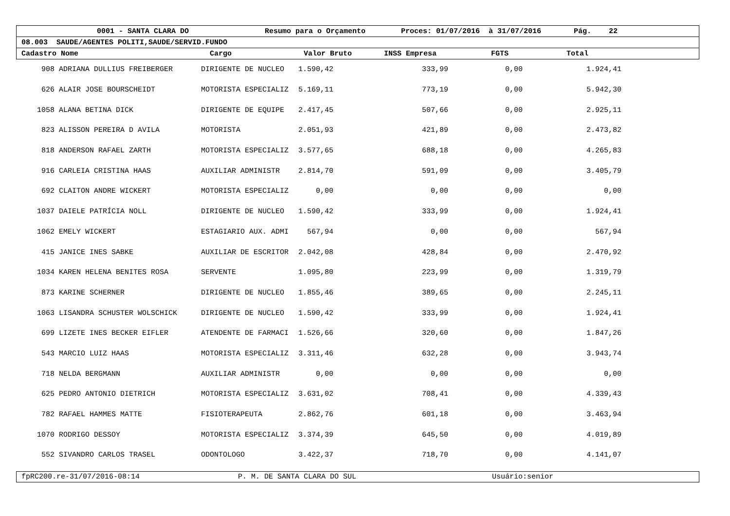0001 - SANTA CLARA DO Resumo para o Orçamento Proces: 01/07/2016 à 31/07/2016 Pág. 22
08.003 SAUDE/AGENTES POLITI,SAUDE/SERVID.FUNDO
Cadastro Nome Cargo Valor Bruto INSS Empresa FGTS Total
| 908 | ADRIANA DULLIUS FREIBERGER | DIRIGENTE DE NUCLEO | 1.590,42 | 333,99 | 0,00 | 1.924,41 | |
| 626 | ALAIR JOSE BOURSCHEIDT | MOTORISTA ESPECIALIZ | 5.169,11 | 773,19 | 0,00 | 5.942,30 | |
| 1058 | ALANA BETINA DICK | DIRIGENTE DE EQUIPE | 2.417,45 | 507,66 | 0,00 | 2.925,11 | |
| 823 | ALISSON PEREIRA D AVILA | MOTORISTA | 2.051,93 | 421,89 | 0,00 | 2.473,82 | |
| 818 | ANDERSON RAFAEL ZARTH | MOTORISTA ESPECIALIZ | 3.577,65 | 688,18 | 0,00 | 4.265,83 | |
| 916 | CARLEIA CRISTINA HAAS | AUXILIAR ADMINISTR | 2.814,70 | 591,09 | 0,00 | 3.405,79 | |
| 692 | CLAITON ANDRE WICKERT | MOTORISTA ESPECIALIZ | 0,00 | 0,00 | 0,00 | 0,00 | |
| 1037 | DAIELE PATRÍCIA NOLL | DIRIGENTE DE NUCLEO | 1.590,42 | 333,99 | 0,00 | 1.924,41 | |
| 1062 | EMELY WICKERT | ESTAGIARIO AUX. ADMI | 567,94 | 0,00 | 0,00 | 567,94 | |
| 415 | JANICE INES SABKE | AUXILIAR DE ESCRITOR | 2.042,08 | 428,84 | 0,00 | 2.470,92 | |
| 1034 | KAREN HELENA BENITES ROSA | SERVENTE | 1.095,80 | 223,99 | 0,00 | 1.319,79 | |
| 873 | KARINE SCHERNER | DIRIGENTE DE NUCLEO | 1.855,46 | 389,65 | 0,00 | 2.245,11 | |
| 1063 | LISANDRA SCHUSTER WOLSCHICK | DIRIGENTE DE NUCLEO | 1.590,42 | 333,99 | 0,00 | 1.924,41 | |
| 699 | LIZETE INES BECKER EIFLER | ATENDENTE DE FARMACI | 1.526,66 | 320,60 | 0,00 | 1.847,26 | |
| 543 | MARCIO LUIZ HAAS | MOTORISTA ESPECIALIZ | 3.311,46 | 632,28 | 0,00 | 3.943,74 | |
| 718 | NELDA BERGMANN | AUXILIAR ADMINISTR | 0,00 | 0,00 | 0,00 | 0,00 | |
| 625 | PEDRO ANTONIO DIETRICH | MOTORISTA ESPECIALIZ | 3.631,02 | 708,41 | 0,00 | 4.339,43 | |
| 782 | RAFAEL HAMMES MATTE | FISIOTERAPEUTA | 2.862,76 | 601,18 | 0,00 | 3.463,94 | |
| 1070 | RODRIGO DESSOY | MOTORISTA ESPECIALIZ | 3.374,39 | 645,50 | 0,00 | 4.019,89 | |
| 552 | SIVANDRO CARLOS TRASEL | ODONTOLOGO | 3.422,37 | 718,70 | 0,00 | 4.141,07 | |
fpRC200.re-31/07/2016-08:14 P. M. DE SANTA CLARA DO SUL Usuário:senior